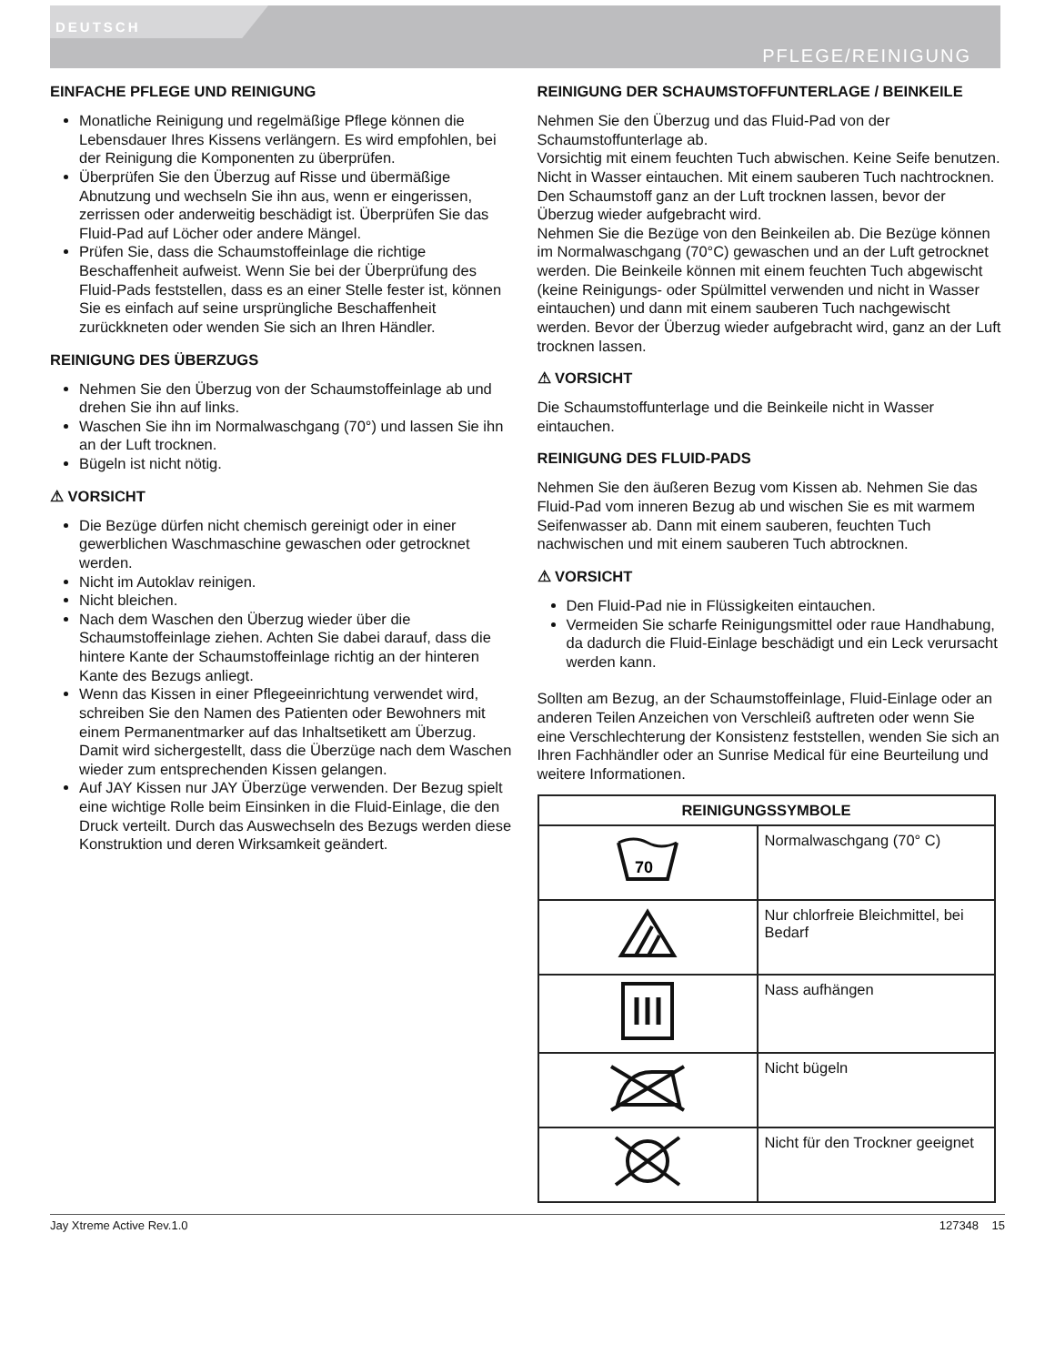DEUTSCH
PFLEGE/REINIGUNG
EINFACHE PFLEGE UND REINIGUNG
Monatliche Reinigung und regelmäßige Pflege können die Lebensdauer Ihres Kissens verlängern. Es wird empfohlen, bei der Reinigung die Komponenten zu überprüfen.
Überprüfen Sie den Überzug auf Risse und übermäßige Abnutzung und wechseln Sie ihn aus, wenn er eingerissen, zerrissen oder anderweitig beschädigt ist. Überprüfen Sie das Fluid-Pad auf Löcher oder andere Mängel.
Prüfen Sie, dass die Schaumstoffeinlage die richtige Beschaffenheit aufweist. Wenn Sie bei der Überprüfung des Fluid-Pads feststellen, dass es an einer Stelle fester ist, können Sie es einfach auf seine ursprüngliche Beschaffenheit zurückkneten oder wenden Sie sich an Ihren Händler.
REINIGUNG DES ÜBERZUGS
Nehmen Sie den Überzug von der Schaumstoffeinlage ab und drehen Sie ihn auf links.
Waschen Sie ihn im Normalwaschgang (70°) und lassen Sie ihn an der Luft trocknen.
Bügeln ist nicht nötig.
⚠ VORSICHT
Die Bezüge dürfen nicht chemisch gereinigt oder in einer gewerblichen Waschmaschine gewaschen oder getrocknet werden.
Nicht im Autoklav reinigen.
Nicht bleichen.
Nach dem Waschen den Überzug wieder über die Schaumstoffeinlage ziehen. Achten Sie dabei darauf, dass die hintere Kante der Schaumstoffeinlage richtig an der hinteren Kante des Bezugs anliegt.
Wenn das Kissen in einer Pflegeeinrichtung verwendet wird, schreiben Sie den Namen des Patienten oder Bewohners mit einem Permanentmarker auf das Inhaltsetikett am Überzug. Damit wird sichergestellt, dass die Überzüge nach dem Waschen wieder zum entsprechenden Kissen gelangen.
Auf JAY Kissen nur JAY Überzüge verwenden. Der Bezug spielt eine wichtige Rolle beim Einsinken in die Fluid-Einlage, die den Druck verteilt. Durch das Auswechseln des Bezugs werden diese Konstruktion und deren Wirksamkeit geändert.
REINIGUNG DER SCHAUMSTOFFUNTERLAGE / BEINKEILE
Nehmen Sie den Überzug und das Fluid-Pad von der Schaumstoffunterlage ab.
Vorsichtig mit einem feuchten Tuch abwischen. Keine Seife benutzen. Nicht in Wasser eintauchen. Mit einem sauberen Tuch nachtrocknen. Den Schaumstoff ganz an der Luft trocknen lassen, bevor der Überzug wieder aufgebracht wird.
Nehmen Sie die Bezüge von den Beinkeilen ab. Die Bezüge können im Normalwaschgang (70°C) gewaschen und an der Luft getrocknet werden. Die Beinkeile können mit einem feuchten Tuch abgewischt (keine Reinigungs- oder Spülmittel verwenden und nicht in Wasser eintauchen) und dann mit einem sauberen Tuch nachgewischt werden. Bevor der Überzug wieder aufgebracht wird, ganz an der Luft trocknen lassen.
⚠ VORSICHT
Die Schaumstoffunterlage und die Beinkeile nicht in Wasser eintauchen.
REINIGUNG DES FLUID-PADS
Nehmen Sie den äußeren Bezug vom Kissen ab. Nehmen Sie das Fluid-Pad vom inneren Bezug ab und wischen Sie es mit warmem Seifenwasser ab. Dann mit einem sauberen, feuchten Tuch nachwischen und mit einem sauberen Tuch abtrocknen.
⚠ VORSICHT
Den Fluid-Pad nie in Flüssigkeiten eintauchen.
Vermeiden Sie scharfe Reinigungsmittel oder raue Handhabung, da dadurch die Fluid-Einlage beschädigt und ein Leck verursacht werden kann.
Sollten am Bezug, an der Schaumstoffeinlage, Fluid-Einlage oder an anderen Teilen Anzeichen von Verschleiß auftreten oder wenn Sie eine Verschlechterung der Konsistenz feststellen, wenden Sie sich an Ihren Fachhändler oder an Sunrise Medical für eine Beurteilung und weitere Informationen.
| REINIGUNGSSYMBOLE | |
| --- | --- |
| 70 | Normalwaschgang (70° C) |
| | Nur chlorfreie Bleichmittel, bei Bedarf |
| | Nass aufhängen |
| | Nicht bügeln |
| | Nicht für den Trockner geeignet |
Jay Xtreme Active Rev.1.0 127348 15